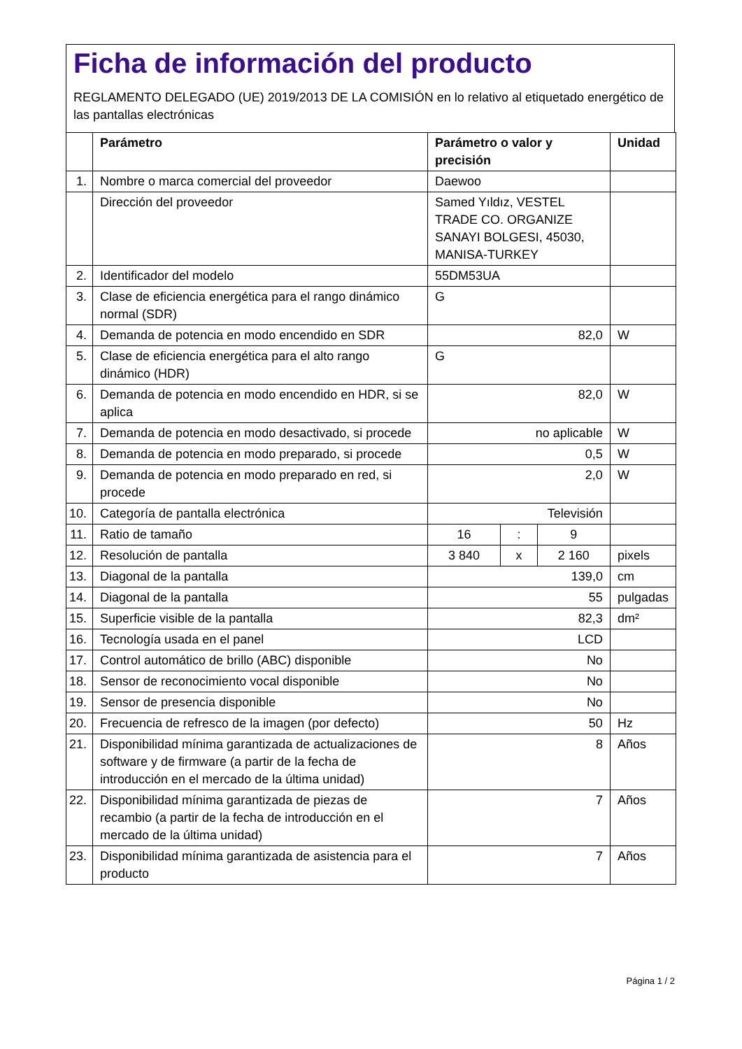Ficha de información del producto
REGLAMENTO DELEGADO (UE) 2019/2013 DE LA COMISIÓN en lo relativo al etiquetado energético de las pantallas electrónicas
| | Parámetro | Parámetro o valor y precisión | | | Unidad |
| --- | --- | --- | --- | --- | --- |
| 1. | Nombre o marca comercial del proveedor | Daewoo | | | |
| | Dirección del proveedor | Samed Yıldız, VESTEL TRADE CO. ORGANIZE SANAYI BOLGESI, 45030, MANISA-TURKEY | | | |
| 2. | Identificador del modelo | 55DM53UA | | | |
| 3. | Clase de eficiencia energética para el rango dinámico normal (SDR) | G | | | |
| 4. | Demanda de potencia en modo encendido en SDR | 82,0 | | | W |
| 5. | Clase de eficiencia energética para el alto rango dinámico (HDR) | G | | | |
| 6. | Demanda de potencia en modo encendido en HDR, si se aplica | 82,0 | | | W |
| 7. | Demanda de potencia en modo desactivado, si procede | no aplicable | | | W |
| 8. | Demanda de potencia en modo preparado, si procede | 0,5 | | | W |
| 9. | Demanda de potencia en modo preparado en red, si procede | 2,0 | | | W |
| 10. | Categoría de pantalla electrónica | Televisión | | | |
| 11. | Ratio de tamaño | 16 | : | 9 | |
| 12. | Resolución de pantalla | 3 840 | x | 2 160 | pixels |
| 13. | Diagonal de la pantalla | 139,0 | | | cm |
| 14. | Diagonal de la pantalla | 55 | | | pulgadas |
| 15. | Superficie visible de la pantalla | 82,3 | | | dm² |
| 16. | Tecnología usada en el panel | LCD | | | |
| 17. | Control automático de brillo (ABC) disponible | No | | | |
| 18. | Sensor de reconocimiento vocal disponible | No | | | |
| 19. | Sensor de presencia disponible | No | | | |
| 20. | Frecuencia de refresco de la imagen (por defecto) | 50 | | | Hz |
| 21. | Disponibilidad mínima garantizada de actualizaciones de software y de firmware (a partir de la fecha de introducción en el mercado de la última unidad) | 8 | | | Años |
| 22. | Disponibilidad mínima garantizada de piezas de recambio (a partir de la fecha de introducción en el mercado de la última unidad) | 7 | | | Años |
| 23. | Disponibilidad mínima garantizada de asistencia para el producto | 7 | | | Años |
Página 1 / 2